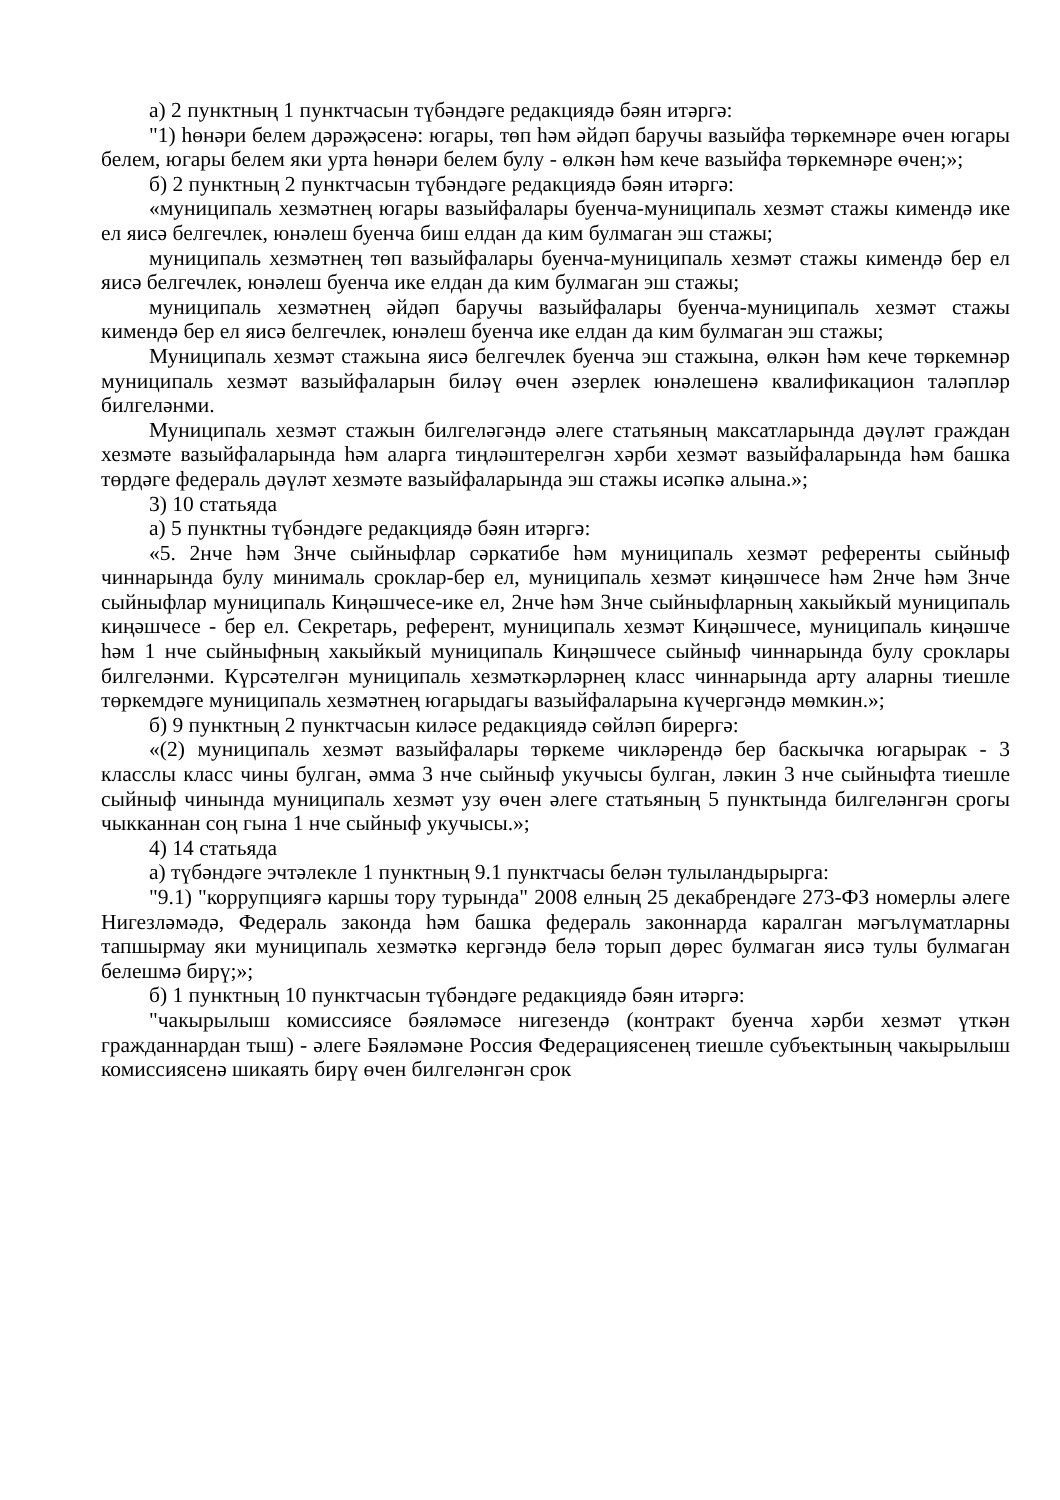а) 2 пунктның 1 пунктчасын түбәндәге редакциядә бәян итәргә:
"1) һөнәри белем дәрәҗәсенә: югары, төп һәм әйдәп баручы вазыйфа төркемнәре өчен югары белем, югары белем яки урта һөнәри белем булу - өлкән һәм кече вазыйфа төркемнәре өчен;»;
б) 2 пунктның 2 пунктчасын түбәндәге редакциядә бәян итәргә:
«муниципаль хезмәтнең югары вазыйфалары буенча-муниципаль хезмәт стажы кимендә ике ел яисә белгечлек, юнәлеш буенча биш елдан да ким булмаган эш стажы;
муниципаль хезмәтнең төп вазыйфалары буенча-муниципаль хезмәт стажы кимендә бер ел яисә белгечлек, юнәлеш буенча ике елдан да ким булмаган эш стажы;
муниципаль хезмәтнең әйдәп баручы вазыйфалары буенча-муниципаль хезмәт стажы кимендә бер ел яисә белгечлек, юнәлеш буенча ике елдан да ким булмаган эш стажы;
Муниципаль хезмәт стажына яисә белгечлек буенча эш стажына, өлкән һәм кече төркемнәр муниципаль хезмәт вазыйфаларын биләү өчен әзерлек юнәлешенә квалификацион таләпләр билгеләнми.
Муниципаль хезмәт стажын билгеләгәндә әлеге статьяның максатларында дәүләт граждан хезмәте вазыйфаларында һәм аларга тиңләштерелгән хәрби хезмәт вазыйфаларында һәм башка төрдәге федераль дәүләт хезмәте вазыйфаларында эш стажы исәпкә алына.»;
3) 10 статьяда
а) 5 пунктны түбәндәге редакциядә бәян итәргә:
«5. 2нче һәм 3нче сыйныфлар сәркатибе һәм муниципаль хезмәт референты сыйныф чиннарында булу минималь сроклар-бер ел, муниципаль хезмәт киңәшчесе һәм 2нче һәм 3нче сыйныфлар муниципаль Киңәшчесе-ике ел, 2нче һәм 3нче сыйныфларның хакыйкый муниципаль киңәшчесе - бер ел. Секретарь, референт, муниципаль хезмәт Киңәшчесе, муниципаль киңәшче һәм 1 нче сыйныфның хакыйкый муниципаль Киңәшчесе сыйныф чиннарында булу сроклары билгеләнми. Күрсәтелгән муниципаль хезмәткәрләрнең класс чиннарында арту аларны тиешле төркемдәге муниципаль хезмәтнең югарыдагы вазыйфаларына күчергәндә мөмкин.»;
б) 9 пунктның 2 пунктчасын киләсе редакциядә сөйләп бирергә:
«(2) муниципаль хезмәт вазыйфалары төркеме чикләрендә бер баскычка югарырак - 3 класслы класс чины булган, әмма 3 нче сыйныф укучысы булган, ләкин 3 нче сыйныфта тиешле сыйныф чинында муниципаль хезмәт узу өчен әлеге статьяның 5 пунктында билгеләнгән срогы чыкканнан соң гына 1 нче сыйныф укучысы.»;
4) 14 статьяда
а) түбәндәге эчтәлекле 1 пунктның 9.1 пунктчасы белән тулыландырырга:
"9.1) "коррупциягә каршы тору турында" 2008 елның 25 декабрендәге 273-ФЗ номерлы әлеге Нигезләмәдә, Федераль законда һәм башка федераль законнарда каралган мәгълүматларны тапшырмау яки муниципаль хезмәткә кергәндә белә торып дөрес булмаган яисә тулы булмаган белешмә бирү;»;
б) 1 пунктның 10 пунктчасын түбәндәге редакциядә бәян итәргә:
"чакырылыш комиссиясе бәяләмәсе нигезендә (контракт буенча хәрби хезмәт үткән гражданнардан тыш) - әлеге Бәяләмәне Россия Федерациясенең тиешле субъектының чакырылыш комиссиясенә шикаять бирү өчен билгеләнгән срок